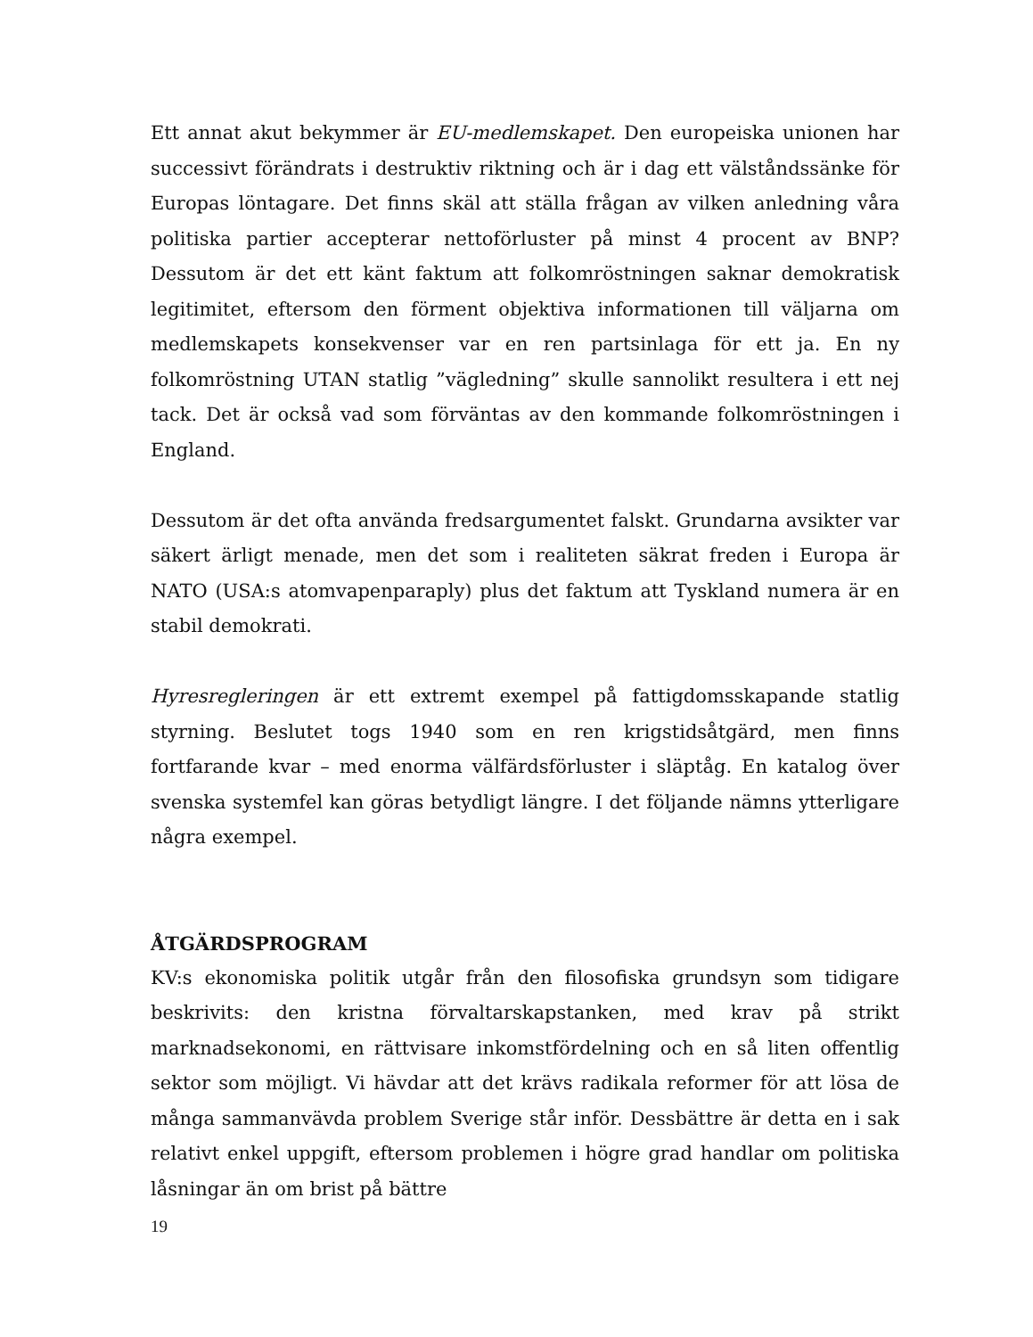Ett annat akut bekymmer är EU-medlemskapet. Den europeiska unionen har successivt förändrats i destruktiv riktning och är i dag ett välståndssänke för Europas löntagare. Det finns skäl att ställa frågan av vilken anledning våra politiska partier accepterar nettoförluster på minst 4 procent av BNP? Dessutom är det ett känt faktum att folkomröstningen saknar demokratisk legitimitet, eftersom den förment objektiva informationen till väljarna om medlemskapets konsekvenser var en ren partsinlaga för ett ja. En ny folkomröstning UTAN statlig ”vägledning” skulle sannolikt resultera i ett nej tack. Det är också vad som förväntas av den kommande folkomröstningen i England.
Dessutom är det ofta använda fredsargumentet falskt. Grundarna avsikter var säkert ärligt menade, men det som i realiteten säkrat freden i Europa är NATO (USA:s atomvapenparaply) plus det faktum att Tyskland numera är en stabil demokrati.
Hyresregleringen är ett extremt exempel på fattigdomsskapande statlig styrning. Beslutet togs 1940 som en ren krigstidsåtgärd, men finns fortfarande kvar – med enorma välfärdsförluster i släptåg. En katalog över svenska systemfel kan göras betydligt längre. I det följande nämns ytterligare några exempel.
ÅTGÄRDSPROGRAM
KV:s ekonomiska politik utgår från den filosofiska grundsyn som tidigare beskrivits: den kristna förvaltarskapstanken, med krav på strikt marknadsekonomi, en rättvisare inkomstfördelning och en så liten offentlig sektor som möjligt. Vi hävdar att det krävs radikala reformer för att lösa de många sammanvävda problem Sverige står inför. Dessbättre är detta en i sak relativt enkel uppgift, eftersom problemen i högre grad handlar om politiska låsningar än om brist på bättre
19